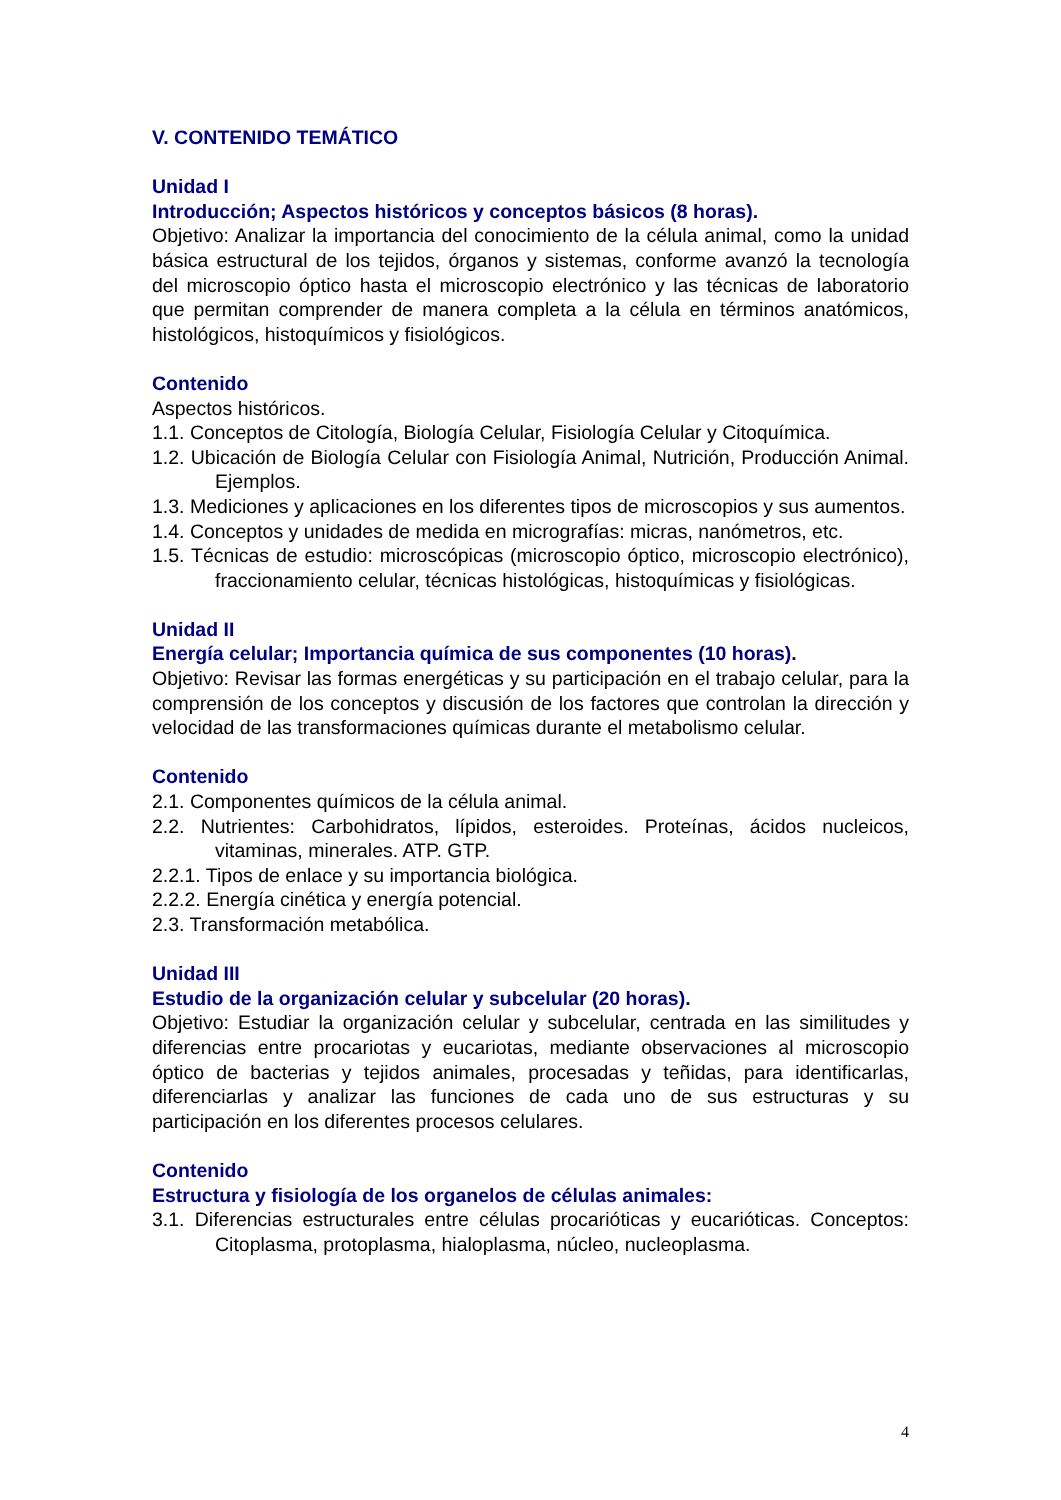V. CONTENIDO TEMÁTICO
Unidad I
Introducción; Aspectos históricos y conceptos básicos (8 horas).
Objetivo: Analizar la importancia del conocimiento de la célula animal, como la unidad básica estructural de los tejidos, órganos y sistemas, conforme avanzó la tecnología del microscopio óptico hasta el microscopio electrónico y las técnicas de laboratorio que permitan comprender de manera completa a la célula en términos anatómicos, histológicos, histoquímicos y fisiológicos.
Contenido
Aspectos históricos.
1.1. Conceptos de Citología, Biología Celular, Fisiología Celular y Citoquímica.
1.2. Ubicación de Biología Celular con Fisiología Animal, Nutrición, Producción Animal. Ejemplos.
1.3. Mediciones y aplicaciones en los diferentes tipos de microscopios y sus aumentos.
1.4. Conceptos y unidades de medida en micrografías: micras, nanómetros, etc.
1.5. Técnicas de estudio: microscópicas (microscopio óptico, microscopio electrónico), fraccionamiento celular, técnicas histológicas, histoquímicas y fisiológicas.
Unidad II
Energía celular; Importancia química de sus componentes (10 horas).
Objetivo: Revisar las formas energéticas y su participación en el trabajo celular, para la comprensión de los conceptos y discusión de los factores que controlan la dirección y velocidad de las transformaciones químicas durante el metabolismo celular.
Contenido
2.1. Componentes químicos de la célula animal.
2.2. Nutrientes: Carbohidratos, lípidos, esteroides. Proteínas, ácidos nucleicos, vitaminas, minerales. ATP. GTP.
2.2.1. Tipos de enlace y su importancia biológica.
2.2.2. Energía cinética y energía potencial.
2.3. Transformación metabólica.
Unidad III
Estudio de la organización celular y subcelular (20 horas).
Objetivo: Estudiar la organización celular y subcelular, centrada en las similitudes y diferencias entre procariotas y eucariotas, mediante observaciones al microscopio óptico de bacterias y tejidos animales, procesadas y teñidas, para identificarlas, diferenciarlas y analizar las funciones de cada uno de sus estructuras y su participación en los diferentes procesos celulares.
Contenido
Estructura y fisiología de los organelos de células animales:
3.1. Diferencias estructurales entre células procarióticas y eucarióticas. Conceptos: Citoplasma, protoplasma, hialoplasma, núcleo, nucleoplasma.
4